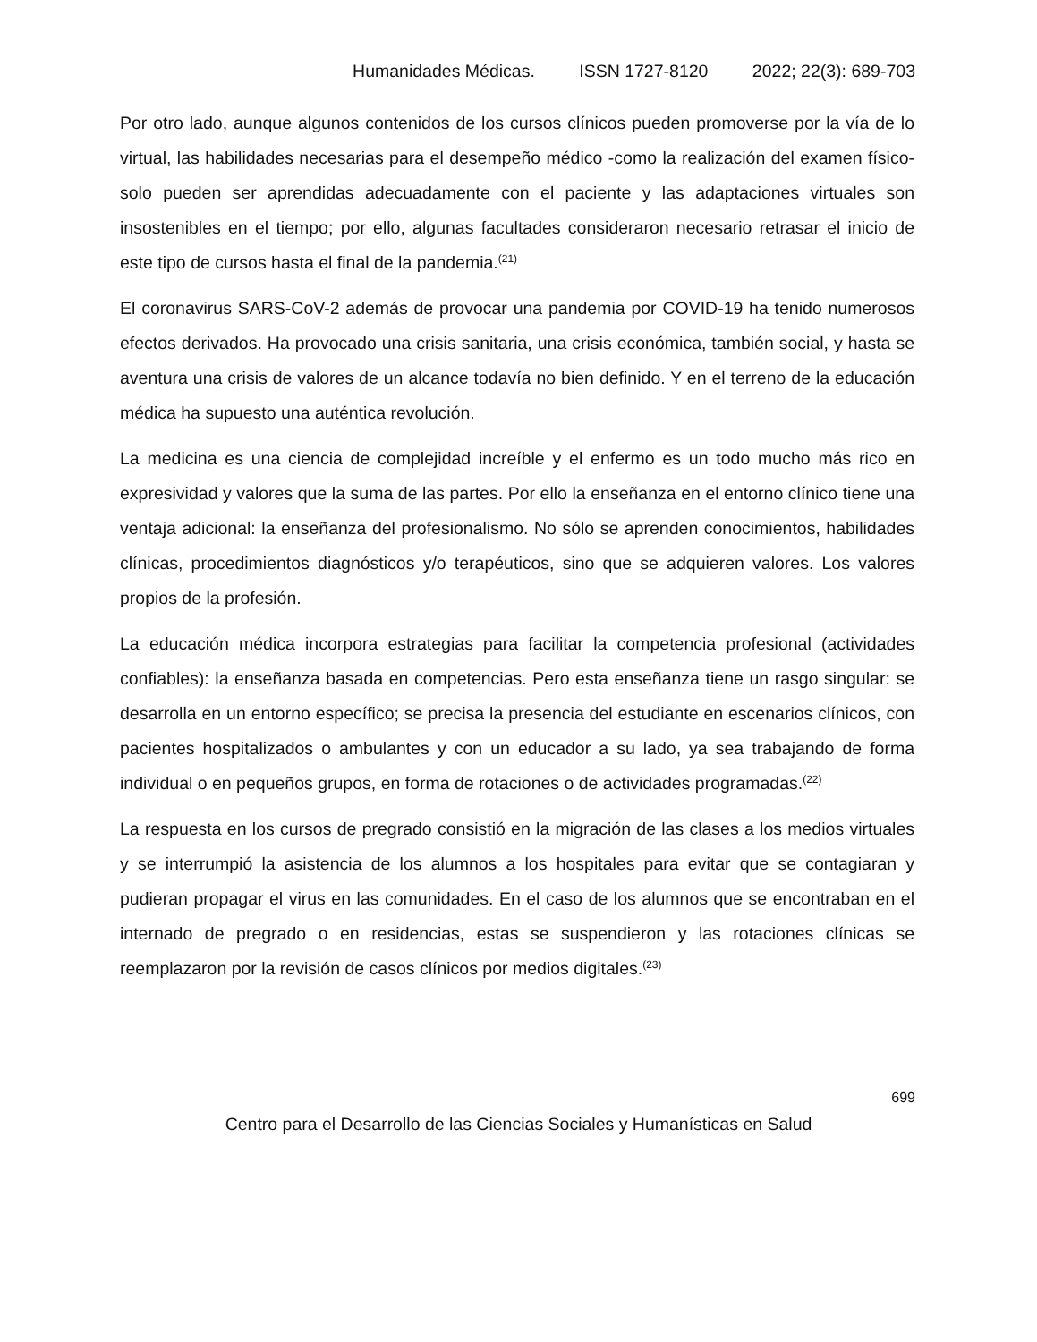Humanidades Médicas. ISSN 1727-8120 2022; 22(3): 689-703
Por otro lado, aunque algunos contenidos de los cursos clínicos pueden promoverse por la vía de lo virtual, las habilidades necesarias para el desempeño médico -como la realización del examen físico- solo pueden ser aprendidas adecuadamente con el paciente y las adaptaciones virtuales son insostenibles en el tiempo; por ello, algunas facultades consideraron necesario retrasar el inicio de este tipo de cursos hasta el final de la pandemia.<sup>(21)</sup>
El coronavirus SARS-CoV-2 además de provocar una pandemia por COVID-19 ha tenido numerosos efectos derivados. Ha provocado una crisis sanitaria, una crisis económica, también social, y hasta se aventura una crisis de valores de un alcance todavía no bien definido. Y en el terreno de la educación médica ha supuesto una auténtica revolución.
La medicina es una ciencia de complejidad increíble y el enfermo es un todo mucho más rico en expresividad y valores que la suma de las partes. Por ello la enseñanza en el entorno clínico tiene una ventaja adicional: la enseñanza del profesionalismo. No sólo se aprenden conocimientos, habilidades clínicas, procedimientos diagnósticos y/o terapéuticos, sino que se adquieren valores. Los valores propios de la profesión.
La educación médica incorpora estrategias para facilitar la competencia profesional (actividades confiables): la enseñanza basada en competencias. Pero esta enseñanza tiene un rasgo singular: se desarrolla en un entorno específico; se precisa la presencia del estudiante en escenarios clínicos, con pacientes hospitalizados o ambulantes y con un educador a su lado, ya sea trabajando de forma individual o en pequeños grupos, en forma de rotaciones o de actividades programadas.<sup>(22)</sup>
La respuesta en los cursos de pregrado consistió en la migración de las clases a los medios virtuales y se interrumpió la asistencia de los alumnos a los hospitales para evitar que se contagiaran y pudieran propagar el virus en las comunidades. En el caso de los alumnos que se encontraban en el internado de pregrado o en residencias, estas se suspendieron y las rotaciones clínicas se reemplazaron por la revisión de casos clínicos por medios digitales.<sup>(23)</sup>
699
Centro para el Desarrollo de las Ciencias Sociales y Humanísticas en Salud